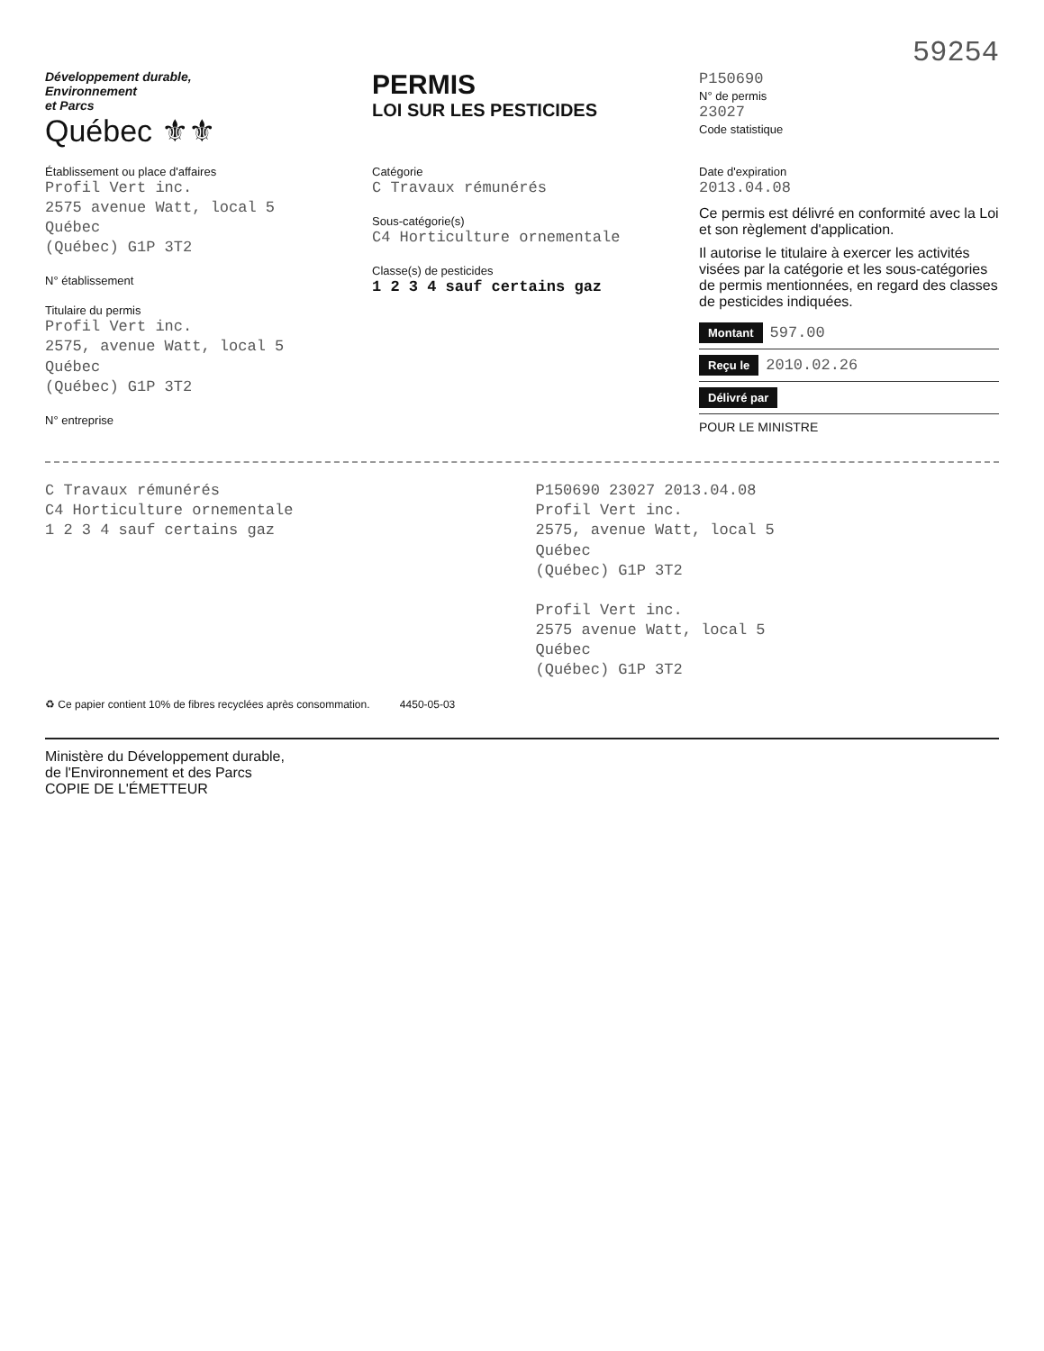59254
Développement durable,
Environnement
et Parcs
Québec ⚜⚜
PERMIS
LOI SUR LES PESTICIDES
P150690
N° de permis
23027
Code statistique
Établissement ou place d'affaires
Profil Vert inc.
2575 avenue Watt, local 5
Québec
(Québec) G1P 3T2
N° établissement
Titulaire du permis
Profil Vert inc.
2575, avenue Watt, local 5
Québec
(Québec) G1P 3T2
N° entreprise
Catégorie
C Travaux rémunérés
Sous-catégorie(s)
C4 Horticulture ornementale
Classe(s) de pesticides
1 2 3 4 sauf certains gaz
Date d'expiration
2013.04.08
Ce permis est délivré en conformité avec la Loi et son règlement d'application.
Il autorise le titulaire à exercer les activités visées par la catégorie et les sous-catégories de permis mentionnées, en regard des classes de pesticides indiquées.
Montant 597.00
Reçu le 2010.02.26
Délivré par
POUR LE MINISTRE
C Travaux rémunérés
C4 Horticulture ornementale
1 2 3 4 sauf certains gaz
P150690 23027 2013.04.08
Profil Vert inc.
2575, avenue Watt, local 5
Québec
(Québec) G1P 3T2
Profil Vert inc.
2575 avenue Watt, local 5
Québec
(Québec) G1P 3T2
♻ Ce papier contient 10% de fibres recyclées après consommation. 4450-05-03
Ministère du Développement durable,
de l'Environnement et des Parcs
COPIE DE L'ÉMETTEUR